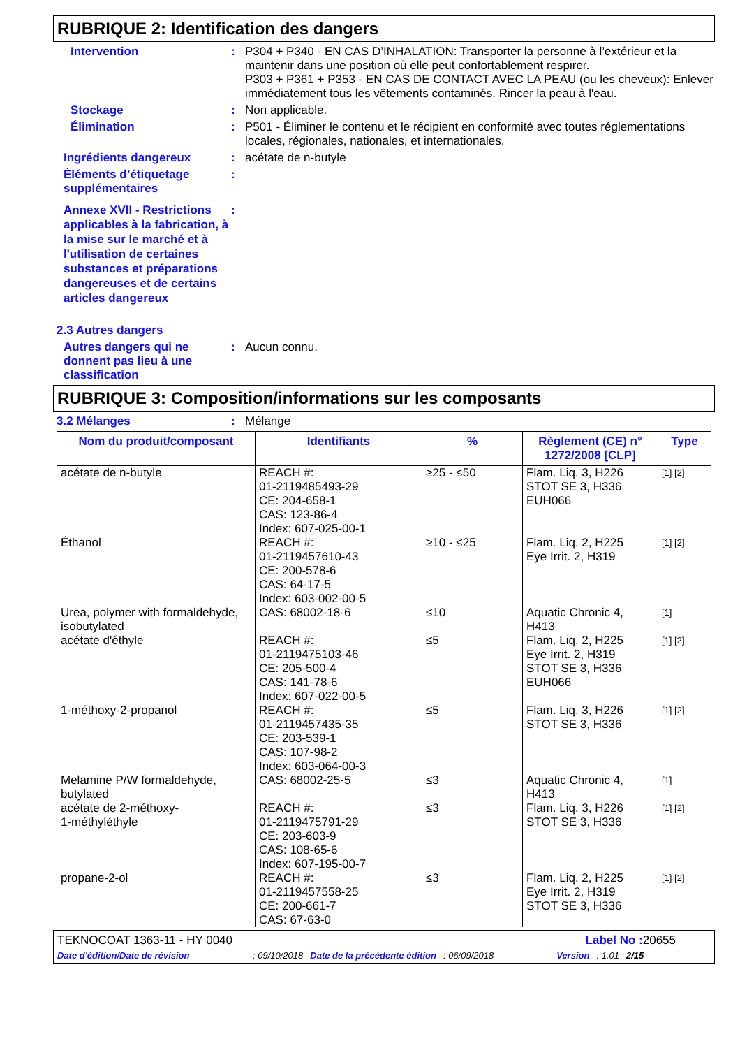RUBRIQUE 2: Identification des dangers
Intervention : P304 + P340 - EN CAS D’INHALATION: Transporter la personne à l’extérieur et la maintenir dans une position où elle peut confortablement respirer.
P303 + P361 + P353 - EN CAS DE CONTACT AVEC LA PEAU (ou les cheveux): Enlever immédiatement tous les vêtements contaminés. Rincer la peau à l'eau.
Stockage : Non applicable.
Élimination : P501 - Éliminer le contenu et le récipient en conformité avec toutes réglementations locales, régionales, nationales, et internationales.
Ingrédients dangereux : acétate de n-butyle
Éléments d’étiquetage supplémentaires
:
Annexe XVII - Restrictions applicables à la fabrication, à la mise sur le marché et à l'utilisation de certaines substances et préparations dangereuses et de certains articles dangereux
:
2.3 Autres dangers
Autres dangers qui ne donnent pas lieu à une classification
: Aucun connu.
RUBRIQUE 3: Composition/informations sur les composants
3.2 Mélanges : Mélange
| Nom du produit/composant | Identifiants | % | Règlement (CE) n° 1272/2008 [CLP] | Type |
| --- | --- | --- | --- | --- |
| acétate de n-butyle | REACH #: 01-2119485493-29 CE: 204-658-1 CAS: 123-86-4 Index: 607-025-00-1 | ≥25 - ≤50 | Flam. Liq. 3, H226 STOT SE 3, H336 EUH066 | [1] [2] |
| Éthanol | REACH #: 01-2119457610-43 CE: 200-578-6 CAS: 64-17-5 Index: 603-002-00-5 | ≥10 - ≤25 | Flam. Liq. 2, H225 Eye Irrit. 2, H319 | [1] [2] |
| Urea, polymer with formaldehyde, isobutylated | CAS: 68002-18-6 | ≤10 | Aquatic Chronic 4, H413 | [1] |
| acétate d'éthyle | REACH #: 01-2119475103-46 CE: 205-500-4 CAS: 141-78-6 Index: 607-022-00-5 | ≤5 | Flam. Liq. 2, H225 Eye Irrit. 2, H319 STOT SE 3, H336 EUH066 | [1] [2] |
| 1-méthoxy-2-propanol | REACH #: 01-2119457435-35 CE: 203-539-1 CAS: 107-98-2 Index: 603-064-00-3 | ≤5 | Flam. Liq. 3, H226 STOT SE 3, H336 | [1] [2] |
| Melamine P/W formaldehyde, butylated | CAS: 68002-25-5 | ≤3 | Aquatic Chronic 4, H413 | [1] |
| acétate de 2-méthoxy- 1-méthyléthyle | REACH #: 01-2119475791-29 CE: 203-603-9 CAS: 108-65-6 Index: 607-195-00-7 | ≤3 | Flam. Liq. 3, H226 STOT SE 3, H336 | [1] [2] |
| propane-2-ol | REACH #: 01-2119457558-25 CE: 200-661-7 CAS: 67-63-0 | ≤3 | Flam. Liq. 2, H225 Eye Irrit. 2, H319 STOT SE 3, H336 | [1] [2] |
TEKNOCOAT 1363-11 - HY 0040 Label No : 20655
Date d'édition/Date de révision: 09/10/2018 Date de la précédente édition: 06/09/2018 Version: 1.01 2/15